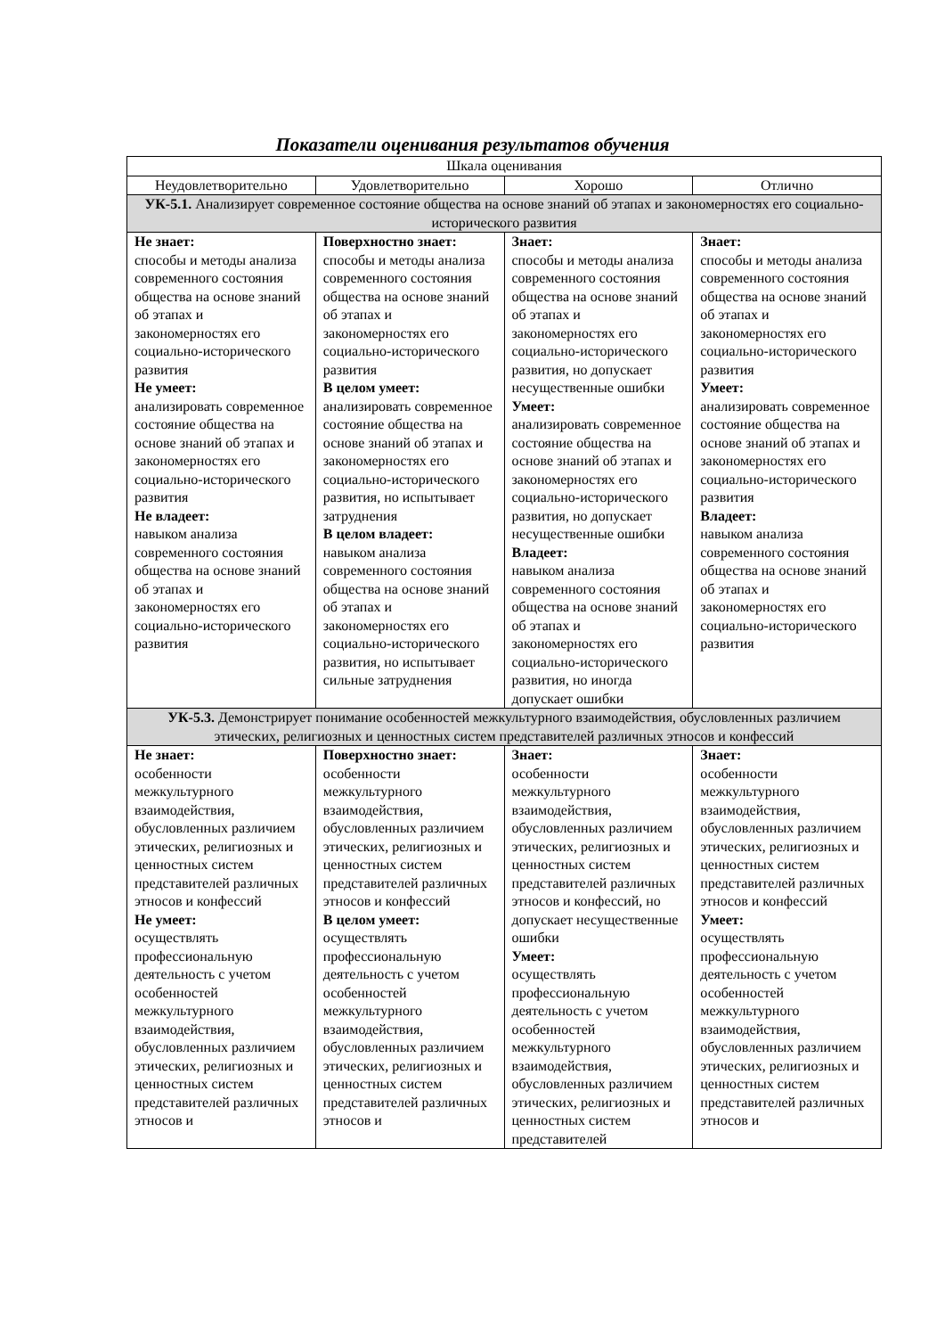Показатели оценивания результатов обучения
| Шкала оценивания | | | |
| --- | --- | --- | --- |
| Неудовлетворительно | Удовлетворительно | Хорошо | Отлично |
| УК-5.1. Анализирует современное состояние общества на основе знаний об этапах и закономерностях его социально-исторического развития | | | |
| Не знает: способы и методы анализа современного состояния общества на основе знаний об этапах и закономерностях его социально-исторического развития Не умеет: анализировать современное состояние общества на основе знаний об этапах и закономерностях его социально-исторического развития Не владеет: навыком анализа современного состояния общества на основе знаний об этапах и закономерностях его социально-исторического развития | Поверхностно знает: способы и методы анализа современного состояния общества на основе знаний об этапах и закономерностях его социально-исторического развития В целом умеет: анализировать современное состояние общества на основе знаний об этапах и закономерностях его социально-исторического развития, но испытывает затруднения В целом владеет: навыком анализа современного состояния общества на основе знаний об этапах и закономерностях его социально-исторического развития, но испытывает сильные затруднения | Знает: способы и методы анализа современного состояния общества на основе знаний об этапах и закономерностях его социально-исторического развития, но допускает несущественные ошибки Умеет: анализировать современное состояние общества на основе знаний об этапах и закономерностях его социально-исторического развития, но допускает несущественные ошибки Владеет: навыком анализа современного состояния общества на основе знаний об этапах и закономерностях его социально-исторического развития, но иногда допускает ошибки | Знает: способы и методы анализа современного состояния общества на основе знаний об этапах и закономерностях его социально-исторического развития Умеет: анализировать современное состояние общества на основе знаний об этапах и закономерностях его социально-исторического развития Владеет: навыком анализа современного состояния общества на основе знаний об этапах и закономерностях его социально-исторического развития |
| УК-5.3. Демонстрирует понимание особенностей межкультурного взаимодействия, обусловленных различием этических, религиозных и ценностных систем представителей различных этносов и конфессий | | | |
| Не знает: особенности межкультурного взаимодействия, обусловленных различием этических, религиозных и ценностных систем представителей различных этносов и конфессий Не умеет: осуществлять профессиональную деятельность с учетом особенностей межкультурного взаимодействия, обусловленных различием этических, религиозных и ценностных систем представителей различных этносов и | Поверхностно знает: особенности межкультурного взаимодействия, обусловленных различием этических, религиозных и ценностных систем представителей различных этносов и конфессий В целом умеет: осуществлять профессиональную деятельность с учетом особенностей межкультурного взаимодействия, обусловленных различием этических, религиозных и ценностных систем представителей различных этносов и | Знает: особенности межкультурного взаимодействия, обусловленных различием этических, религиозных и ценностных систем представителей различных этносов и конфессий, но допускает несущественные ошибки Умеет: осуществлять профессиональную деятельность с учетом особенностей межкультурного взаимодействия, обусловленных различием этических, религиозных и ценностных систем представителей | Знает: особенности межкультурного взаимодействия, обусловленных различием этических, религиозных и ценностных систем представителей различных этносов и конфессий Умеет: осуществлять профессиональную деятельность с учетом особенностей межкультурного взаимодействия, обусловленных различием этических, религиозных и ценностных систем представителей различных этносов и |